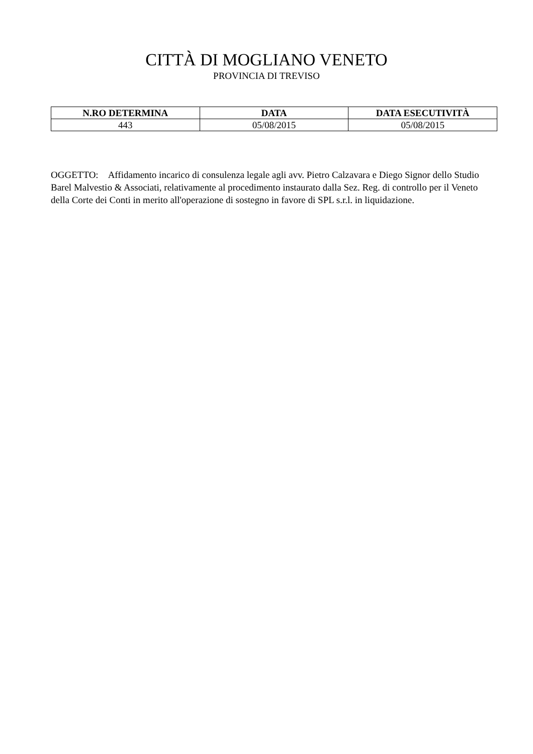CITTÀ DI MOGLIANO VENETO
PROVINCIA DI TREVISO
| N.RO DETERMINA | DATA | DATA ESECUTIVITÀ |
| --- | --- | --- |
| 443 | 05/08/2015 | 05/08/2015 |
OGGETTO: Affidamento incarico di consulenza legale agli avv. Pietro Calzavara e Diego Signor dello Studio Barel Malvestio & Associati, relativamente al procedimento instaurato dalla Sez. Reg. di controllo per il Veneto della Corte dei Conti in merito all'operazione di sostegno in favore di SPL s.r.l. in liquidazione.